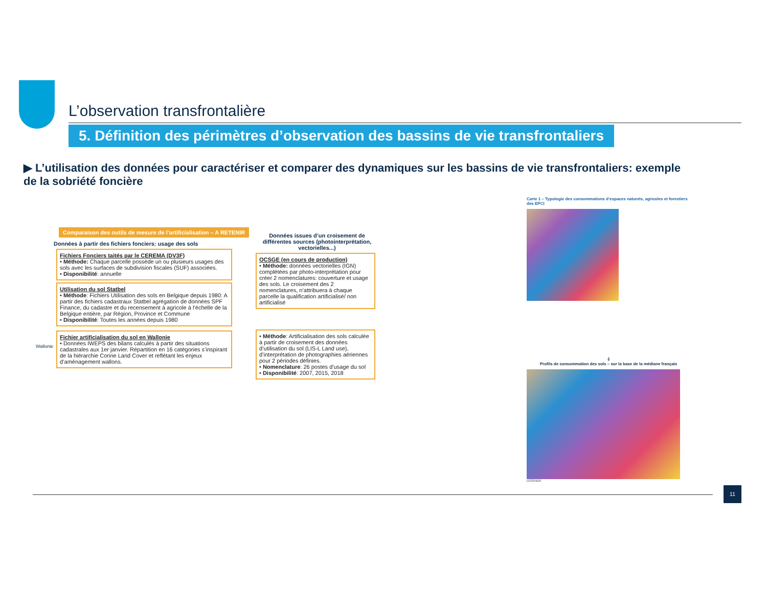L’observation transfrontalière
5. Définition des périmètres d’observation des bassins de vie transfrontaliers
▶ L’utilisation des données pour caractériser et comparer des dynamiques sur les bassins de vie transfrontaliers: exemple de la sobriété foncière
Comparaison des outils de mesure de l’artificialisation – A RETENIR
Données à partir des fichiers fonciers: usage des sols
Fichiers Fonciers taités par le CEREMA (DV3F)
• Méthode: Chaque parcelle possède un ou plusieurs usages des sols avec les surfaces de subdivision fiscales (SUF) associées.
• Disponibilité: annuelle
Utilisation du sol Statbel
• Méthode: Fichiers Utilisation des sols en Belgique depuis 1980: A partir des fichiers cadastraux Statbel agrégation de données SPF Finance, du cadastre et du recensement à agricole à l’échelle de la Belgique entière, par Région, Province et Commune
• Disponibilité: Toutes les années depuis 1980
Wallonie
Fichier artificialisation du sol en Wallonie
• Données IWEPS des bilans calculés à partir des situations cadastrales aux 1er janvier. Répartition en 16 catégories s’inspirant de la hiérarchie Corine Land Cover et reflétant les enjeux d’aménagement wallons.
Données issues d’un croisement de différentes sources (photointerprétation, vectorielles...)
OCSGE (en cours de production)
• Méthode: données vectorielles (IGN) complétées par photo-interprétation pour créer 2 nomenclatures: couverture et usage des sols. Le croisement des 2 nomenclatures, n’attribuera à chaque parcelle la qualification artificialisé/ non artificialisé
• Méthode: Artificialisation des sols calculée à partir de croisement des données d’utilisation du sol (LIS-L Land use), d’interprétation de photographies aériennes pour 2 périodes définies.
• Nomenclature: 26 postes d’usage du sol
• Disponibilité: 2007, 2015, 2018
Carte 1 – Typologie des consommations d’espaces naturels, agricoles et forestiers des EPCI
⇩
Profils de consommation des sols – sur la base de la médiane français
LEGENDE
11